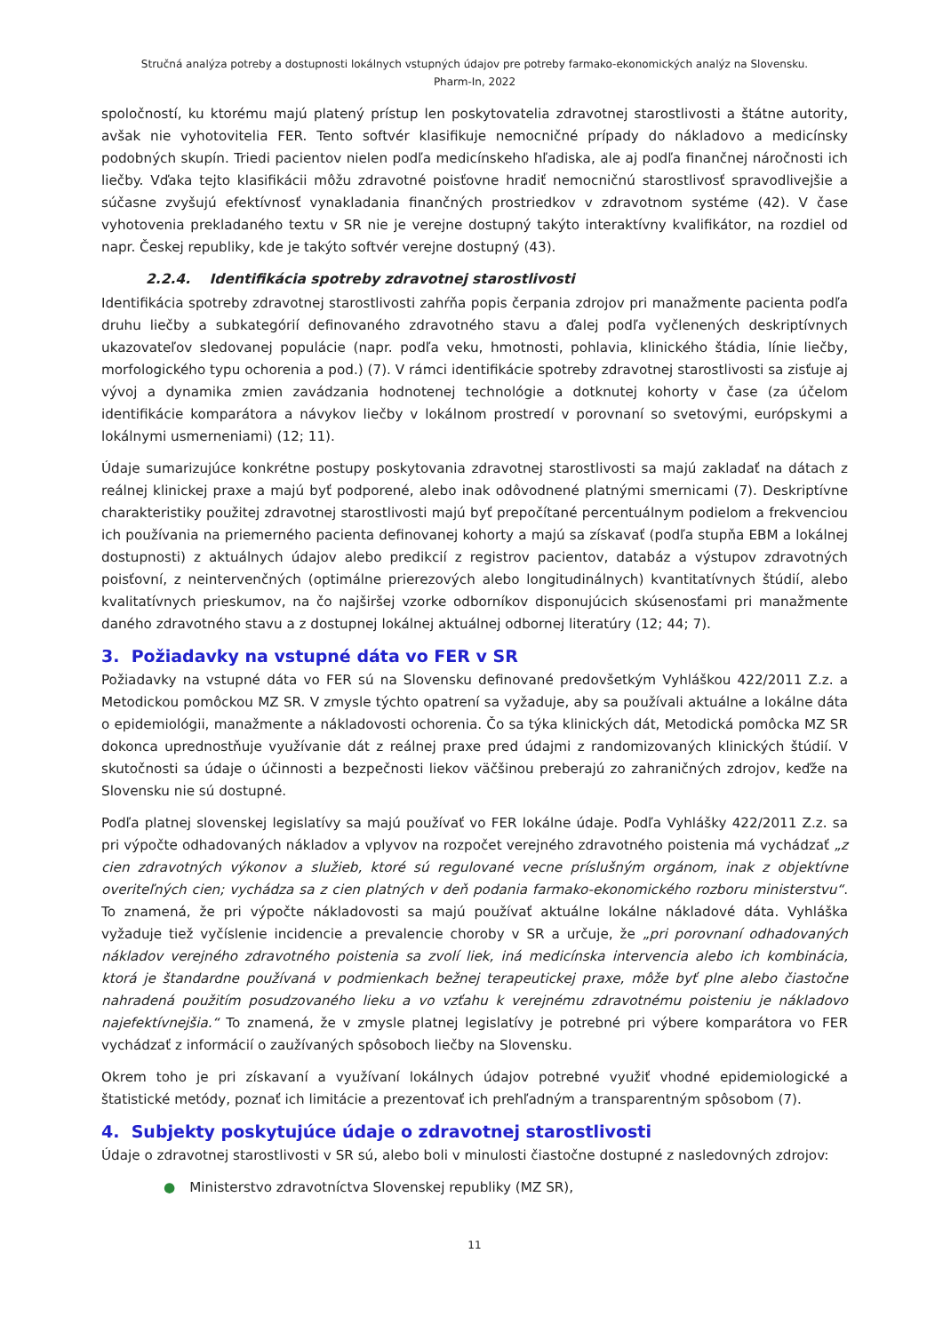Stručná analýza potreby a dostupnosti lokálnych vstupných údajov pre potreby farmako-ekonomických analýz na Slovensku.
Pharm-In, 2022
spoločností, ku ktorému majú platený prístup len poskytovatelia zdravotnej starostlivosti a štátne autority, avšak nie vyhotovitelia FER. Tento softvér klasifikuje nemocničné prípady do nákladovo a medicínsky podobných skupín. Triedi pacientov nielen podľa medicínskeho hľadiska, ale aj podľa finančnej náročnosti ich liečby. Vďaka tejto klasifikácii môžu zdravotné poisťovne hradiť nemocničnú starostlivosť spravodlivejšie a súčasne zvyšujú efektívnosť vynakladania finančných prostriedkov v zdravotnom systéme (42). V čase vyhotovenia prekladaného textu v SR nie je verejne dostupný takýto interaktívny kvalifikátor, na rozdiel od napr. Českej republiky, kde je takýto softvér verejne dostupný (43).
2.2.4. Identifikácia spotreby zdravotnej starostlivosti
Identifikácia spotreby zdravotnej starostlivosti zahŕňa popis čerpania zdrojov pri manažmente pacienta podľa druhu liečby a subkategórií definovaného zdravotného stavu a ďalej podľa vyčlenených deskriptívnych ukazovateľov sledovanej populácie (napr. podľa veku, hmotnosti, pohlavia, klinického štádia, línie liečby, morfologického typu ochorenia a pod.) (7). V rámci identifikácie spotreby zdravotnej starostlivosti sa zisťuje aj vývoj a dynamika zmien zavádzania hodnotenej technológie a dotknutej kohorty v čase (za účelom identifikácie komparátora a návykov liečby v lokálnom prostredí v porovnaní so svetovými, európskymi a lokálnymi usmerneniami) (12; 11).
Údaje sumarizujúce konkrétne postupy poskytovania zdravotnej starostlivosti sa majú zakladať na dátach z reálnej klinickej praxe a majú byť podporené, alebo inak odôvodnené platnými smernicami (7). Deskriptívne charakteristiky použitej zdravotnej starostlivosti majú byť prepočítané percentuálnym podielom a frekvenciou ich používania na priemerného pacienta definovanej kohorty a majú sa získavať (podľa stupňa EBM a lokálnej dostupnosti) z aktuálnych údajov alebo predikcií z registrov pacientov, databáz a výstupov zdravotných poisťovní, z neintervenčných (optimálne prierezových alebo longitudinálnych) kvantitatívnych štúdií, alebo kvalitatívnych prieskumov, na čo najširšej vzorke odborníkov disponujúcich skúsenosťami pri manažmente daného zdravotného stavu a z dostupnej lokálnej aktuálnej odbornej literatúry (12; 44; 7).
3. Požiadavky na vstupné dáta vo FER v SR
Požiadavky na vstupné dáta vo FER sú na Slovensku definované predovšetkým Vyhláškou 422/2011 Z.z. a Metodickou pomôckou MZ SR. V zmysle týchto opatrení sa vyžaduje, aby sa používali aktuálne a lokálne dáta o epidemiológii, manažmente a nákladovosti ochorenia. Čo sa týka klinických dát, Metodická pomôcka MZ SR dokonca uprednostňuje využívanie dát z reálnej praxe pred údajmi z randomizovaných klinických štúdií. V skutočnosti sa údaje o účinnosti a bezpečnosti liekov väčšinou preberajú zo zahraničných zdrojov, keďže na Slovensku nie sú dostupné.
Podľa platnej slovenskej legislatívy sa majú používať vo FER lokálne údaje. Podľa Vyhlášky 422/2011 Z.z. sa pri výpočte odhadovaných nákladov a vplyvov na rozpočet verejného zdravotného poistenia má vychádzať „z cien zdravotných výkonov a služieb, ktoré sú regulované vecne príslušným orgánom, inak z objektívne overiteľných cien; vychádza sa z cien platných v deň podania farmako-ekonomického rozboru ministerstvu“. To znamená, že pri výpočte nákladovosti sa majú používať aktuálne lokálne nákladové dáta. Vyhláška vyžaduje tiež vyčíslenie incidencie a prevalencie choroby v SR a určuje, že „pri porovnaní odhadovaných nákladov verejného zdravotného poistenia sa zvolí liek, iná medicínska intervencia alebo ich kombinácia, ktorá je štandardne používaná v podmienkach bežnej terapeutickej praxe, môže byť plne alebo čiastočne nahradená použitím posudzovaného lieku a vo vzťahu k verejnému zdravotnému poisteniu je nákladovo najefektívnejšia.“ To znamená, že v zmysle platnej legislatívy je potrebné pri výbere komparátora vo FER vychádzať z informácií o zaužívaných spôsoboch liečby na Slovensku.
Okrem toho je pri získavaní a využívaní lokálnych údajov potrebné využiť vhodné epidemiologické a štatistické metódy, poznať ich limitácie a prezentovať ich prehľadným a transparentným spôsobom (7).
4. Subjekty poskytujúce údaje o zdravotnej starostlivosti
Údaje o zdravotnej starostlivosti v SR sú, alebo boli v minulosti čiastočne dostupné z nasledovných zdrojov:
● Ministerstvo zdravotníctva Slovenskej republiky (MZ SR),
11